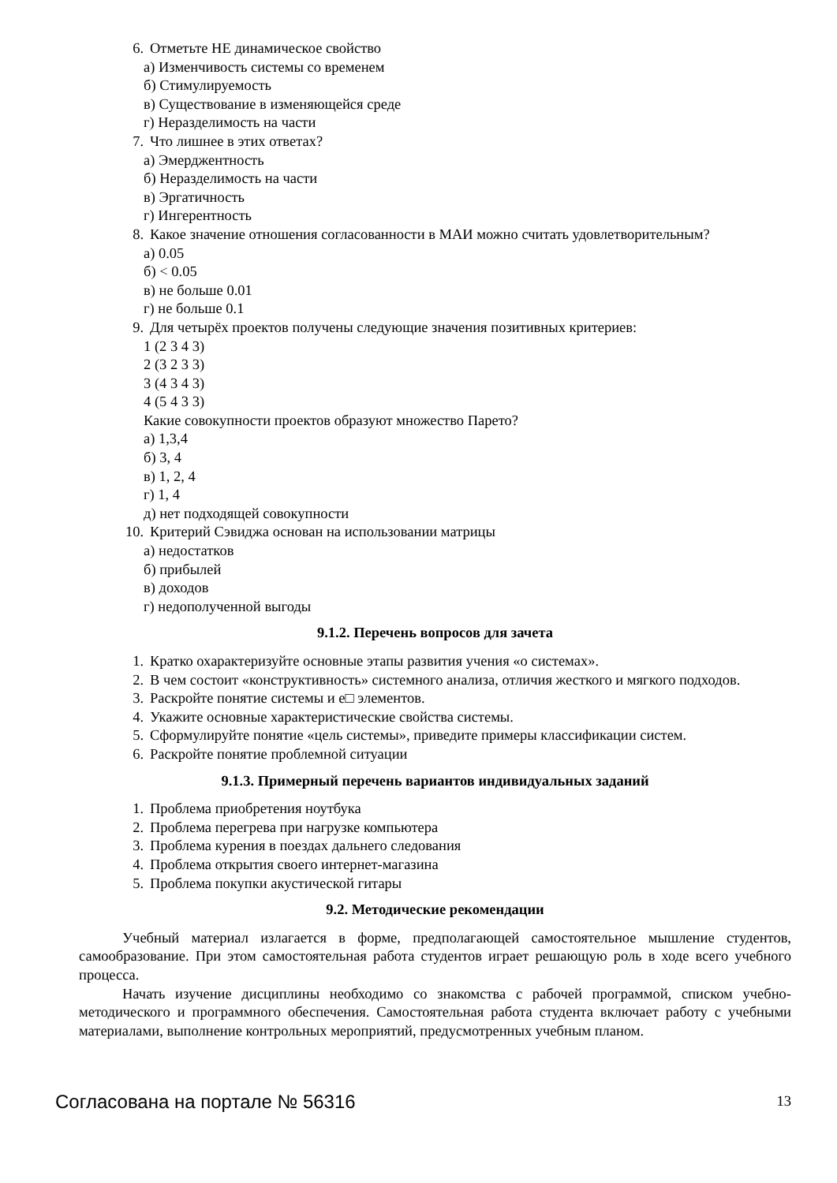6. Отметьте НЕ динамическое свойство
а) Изменчивость системы со временем
б) Стимулируемость
в) Существование в изменяющейся среде
г) Неразделимость на части
7. Что лишнее в этих ответах?
а) Эмерджентность
б) Неразделимость на части
в) Эргатичность
г) Ингерентность
8. Какое значение отношения согласованности в МАИ можно считать удовлетворительным?
а) 0.05
б) < 0.05
в) не больше 0.01
г) не больше 0.1
9. Для четырёх проектов получены следующие значения позитивных критериев:
1 (2 3 4 3)
2 (3 2 3 3)
3 (4 3 4 3)
4 (5 4 3 3)
Какие совокупности проектов образуют множество Парето?
а) 1,3,4
б) 3, 4
в) 1, 2, 4
г) 1, 4
д) нет подходящей совокупности
10. Критерий Сэвиджа основан на использовании матрицы
а) недостатков
б) прибылей
в) доходов
г) недополученной выгоды
9.1.2. Перечень вопросов для зачета
1. Кратко охарактеризуйте основные этапы развития учения «о системах».
2. В чем состоит «конструктивность» системного анализа, отличия жесткого и мягкого подходов.
3. Раскройте понятие системы и е□ элементов.
4. Укажите основные характеристические свойства системы.
5. Сформулируйте понятие «цель системы», приведите примеры классификации систем.
6. Раскройте понятие проблемной ситуации
9.1.3. Примерный перечень вариантов индивидуальных заданий
1. Проблема приобретения ноутбука
2. Проблема перегрева при нагрузке компьютера
3. Проблема курения в поездах дальнего следования
4. Проблема открытия своего интернет-магазина
5. Проблема покупки акустической гитары
9.2. Методические рекомендации
Учебный материал излагается в форме, предполагающей самостоятельное мышление студентов, самообразование. При этом самостоятельная работа студентов играет решающую роль в ходе всего учебного процесса.
Начать изучение дисциплины необходимо со знакомства с рабочей программой, списком учебно-методического и программного обеспечения. Самостоятельная работа студента включает работу с учебными материалами, выполнение контрольных мероприятий, предусмотренных учебным планом.
Согласована на портале № 56316 13